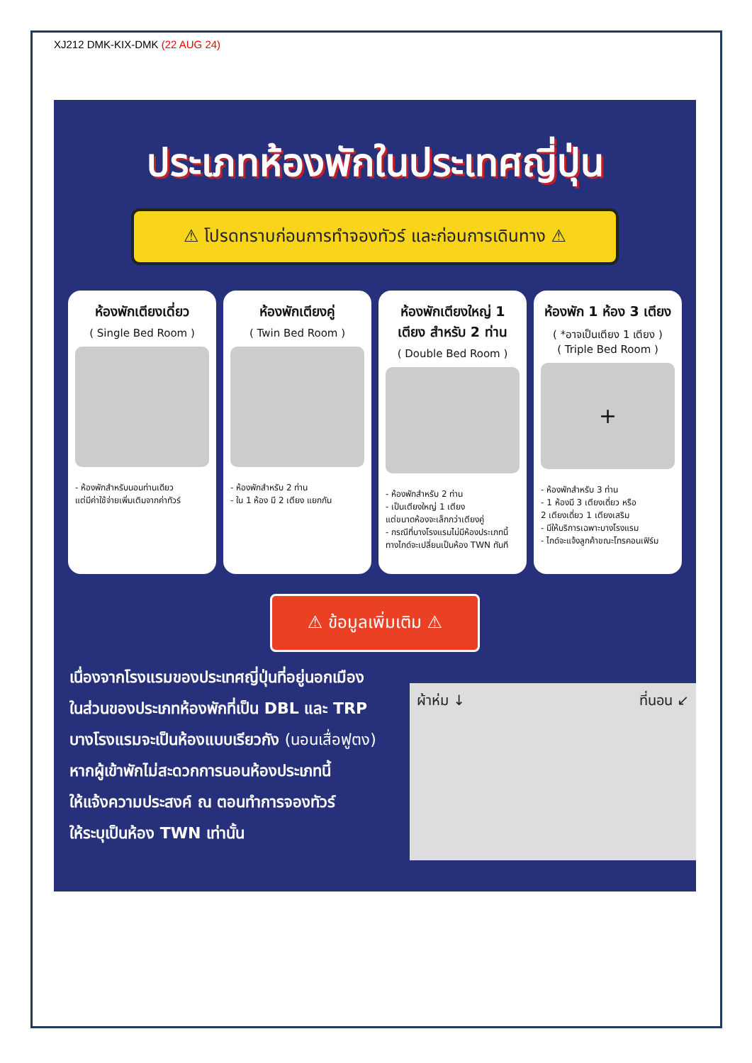XJ212 DMK-KIX-DMK (22 AUG 24)
ประเภทห้องพักในประเทศญี่ปุ่น
⚠ โปรดทราบก่อนการทำจองทัวร์ และก่อนการเดินทาง ⚠
ห้องพักเตียงเดี่ยว
( Single Bed Room )
- ห้องพักสำหรับนอนท่านเดียว
แต่มีค่าใช้จ่ายเพิ่มเติมจากค่าทัวร์
ห้องพักเตียงคู่
( Twin Bed Room )
- ห้องพักสำหรับ 2 ท่าน
- ใน 1 ห้อง มี 2 เตียง แยกกัน
ห้องพักเตียงใหญ่ 1 เตียง สำหรับ 2 ท่าน
( Double Bed Room )
- ห้องพักสำหรับ 2 ท่าน
- เป็นเตียงใหญ่ 1 เตียง
แต่ขนาดห้องจะเล็กกว่าเตียงคู่
- กรณีที่บางโรงแรมไม่มีห้องประเภทนี้
ทางไกด์จะเปลี่ยนเป็นห้อง TWN ทันที
ห้องพัก 1 ห้อง 3 เตียง
( *อาจเป็นเตียง 1 เตียง )
( Triple Bed Room )
+
- ห้องพักสำหรับ 3 ท่าน
- 1 ห้องมี 3 เตียงเดี่ยว หรือ
2 เตียงเดี่ยว 1 เตียงเสริม
- มีให้บริการเฉพาะบางโรงแรม
- ไกด์จะแจ้งลูกค้าขณะโทรคอนเฟิร์ม
⚠ ข้อมูลเพิ่มเติม ⚠
เนื่องจากโรงแรมของประเทศญี่ปุ่นที่อยู่นอกเมือง
ในส่วนของประเภทห้องพักที่เป็น DBL และ TRP
บางโรงแรมจะเป็นห้องแบบเรียวกัง (นอนเสื่อฟูตง)
หากผู้เข้าพักไม่สะดวกการนอนห้องประเภทนี้
ให้แจ้งความประสงค์ ณ ตอนทำการจองทัวร์
ให้ระบุเป็นห้อง TWN เท่านั้น
ผ้าห่ม ↓ ที่นอน ↙